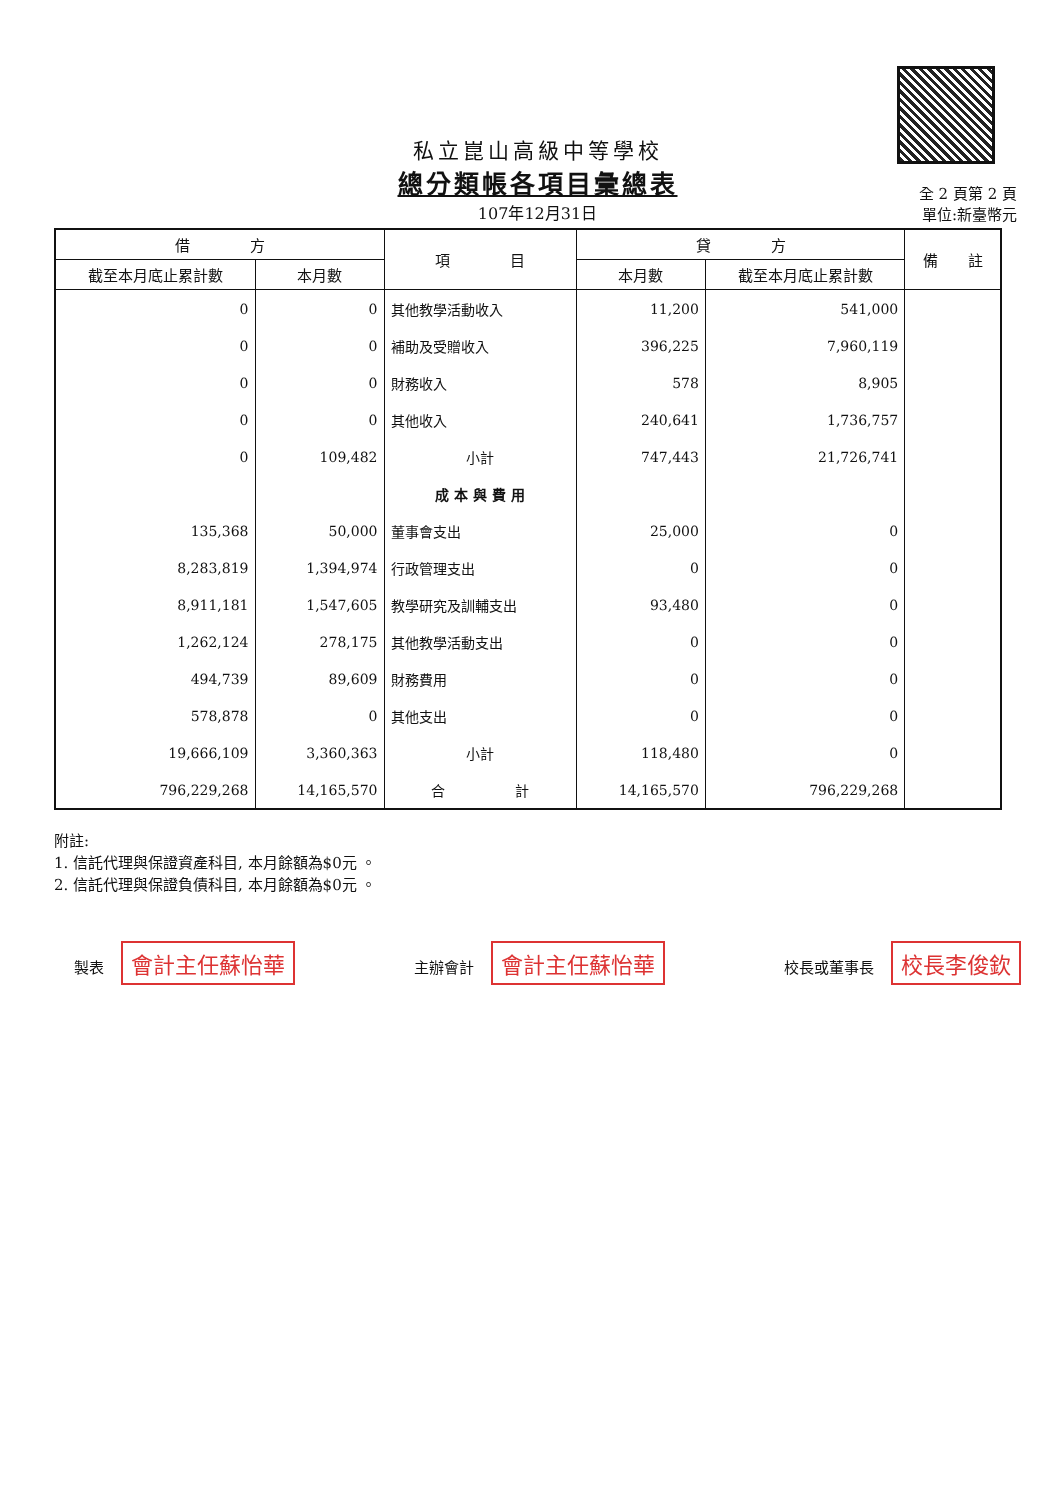私立崑山高級中等學校
總分類帳各項目彙總表
107年12月31日
全 2 頁第 2 頁
單位:新臺幣元
| 借 方 | | 項 目 | 貸 方 | | 備 註 |
| --- | --- | --- | --- | --- | --- |
| 截至本月底止累計數 | 本月數 | | 本月數 | 截至本月底止累計數 | |
| 0 | 0 | 其他教學活動收入 | 11,200 | 541,000 | |
| 0 | 0 | 補助及受贈收入 | 396,225 | 7,960,119 | |
| 0 | 0 | 財務收入 | 578 | 8,905 | |
| 0 | 0 | 其他收入 | 240,641 | 1,736,757 | |
| 0 | 109,482 | 小計 | 747,443 | 21,726,741 | |
| | | 成 本 與 費 用 | | | |
| 135,368 | 50,000 | 董事會支出 | 25,000 | 0 | |
| 8,283,819 | 1,394,974 | 行政管理支出 | 0 | 0 | |
| 8,911,181 | 1,547,605 | 教學研究及訓輔支出 | 93,480 | 0 | |
| 1,262,124 | 278,175 | 其他教學活動支出 | 0 | 0 | |
| 494,739 | 89,609 | 財務費用 | 0 | 0 | |
| 578,878 | 0 | 其他支出 | 0 | 0 | |
| 19,666,109 | 3,360,363 | 小計 | 118,480 | 0 | |
| 796,229,268 | 14,165,570 | 合 計 | 14,165,570 | 796,229,268 | |
附註:
1. 信託代理與保證資產科目, 本月餘額為$0元 。
2. 信託代理與保證負債科目, 本月餘額為$0元 。
製表 會計主任蘇怡華
主辦會計 會計主任蘇怡華
校長或董事長 校長李俊欽